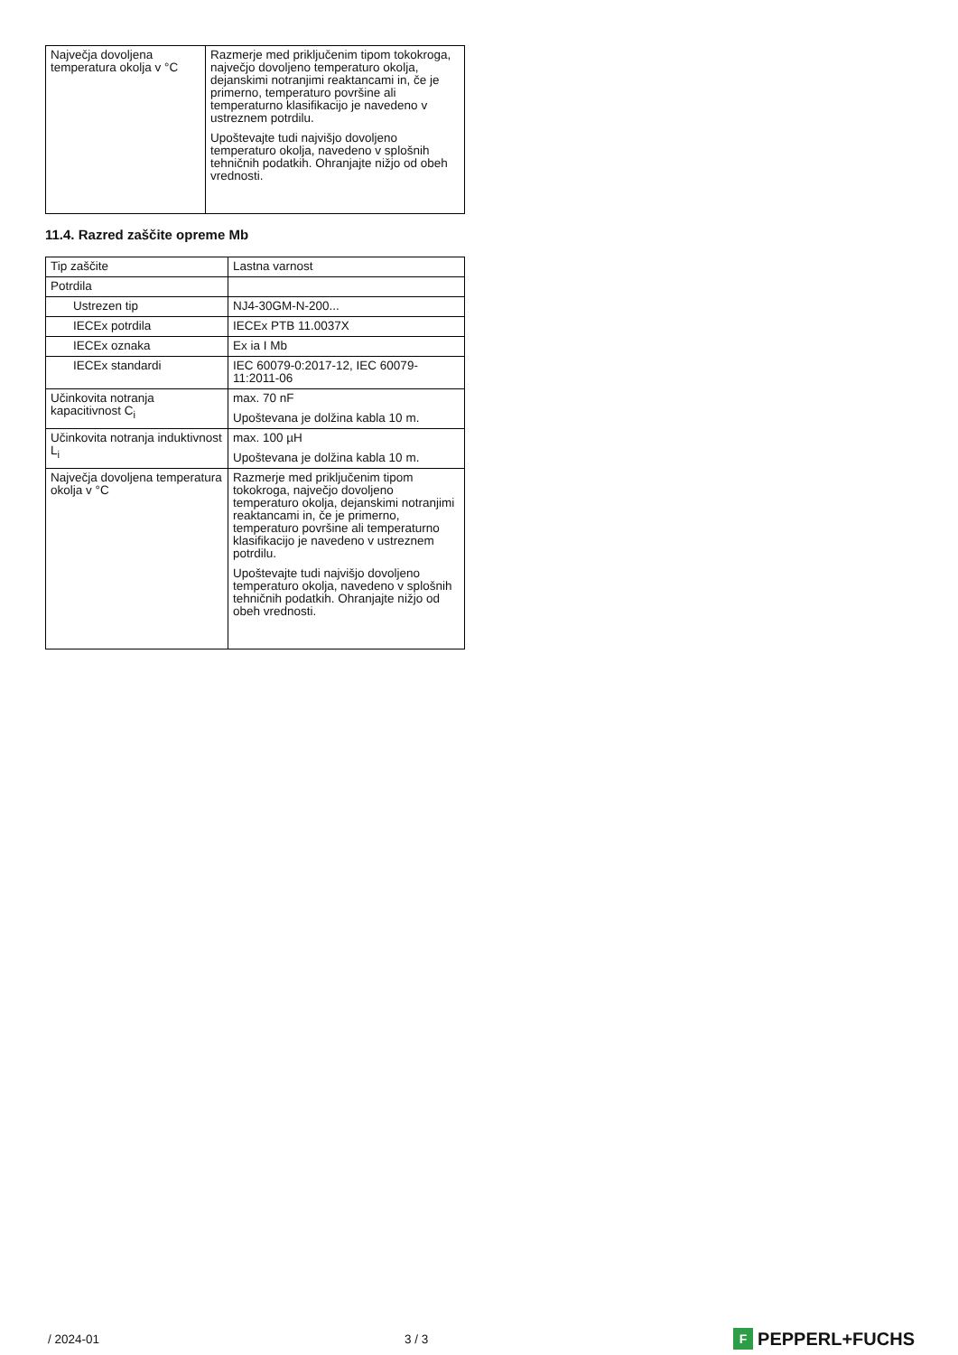| Največja dovoljena temperatura okolja v °C | Razmerje med priključenim tipom tokokroga, največjo dovoljeno temperaturo okolja, dejanskimi notranjimi reaktancami in, če je primerno, temperaturo površine ali temperaturno klasifikacijo je navedeno v ustreznem potrdilu. Upoštevajte tudi najvišjo dovoljeno temperaturo okolja, navedeno v splošnih tehničnih podatkih. Ohranjajte nižjo od obeh vrednosti. |
11.4. Razred zaščite opreme Mb
| Tip zaščite | Lastna varnost |
| Potrdila | |
| Ustrezen tip | NJ4-30GM-N-200... |
| IECEx potrdila | IECEx PTB 11.0037X |
| IECEx oznaka | Ex ia I Mb |
| IECEx standardi | IEC 60079-0:2017-12, IEC 60079-11:2011-06 |
| Učinkovita notranja kapacitivnost C<sub>i</sub> | max. 70 nF Upoštevana je dolžina kabla 10 m. |
| Učinkovita notranja induktivnost L<sub>i</sub> | max. 100 µH Upoštevana je dolžina kabla 10 m. |
| Največja dovoljena temperatura okolja v °C | Razmerje med priključenim tipom tokokroga, največjo dovoljeno temperaturo okolja, dejanskimi notranjimi reaktancami in, če je primerno, temperaturo površine ali temperaturno klasifikacijo je navedeno v ustreznem potrdilu. Upoštevajte tudi najvišjo dovoljeno temperaturo okolja, navedeno v splošnih tehničnih podatkih. Ohranjajte nižjo od obeh vrednosti. |
/ 2024-01 3 / 3
F PEPPERL+FUCHS